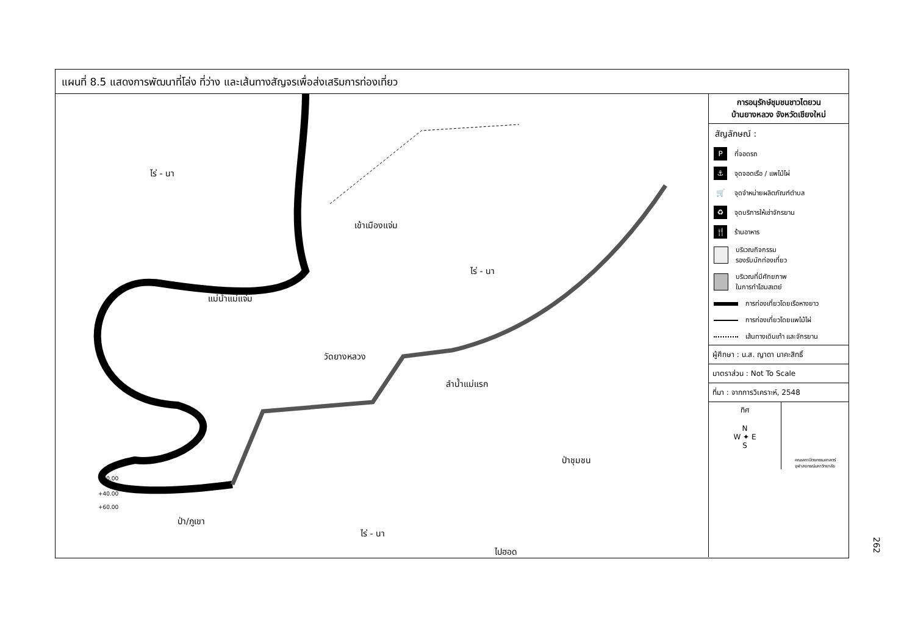แผนที่ 8.5 แสดงการพัฒนาที่โล่ง ที่ว่าง และเส้นทางสัญจรเพื่อส่งเสริมการท่องเที่ยว
ไร่ - นา
เข้าเมืองแจ่ม
ไร่ - นา
แม่น้ำแม่แจ่ม
วัดยางหลวง
ลำน้ำแม่แรก
ป่าชุมชน
ป่า/ภูเขา
ไร่ - นา
ไปฮอด
+20.00
+40.00
+60.00
การอนุรักษ์ชุมชนชาวไตยวน
บ้านยางหลวง จังหวัดเชียงใหม่
สัญลักษณ์ :
P
ที่จอดรถ
⚓
จุดจอดเรือ / แพไม้ไผ่
🛒
จุดจำหน่ายผลิตภัณฑ์ตำบล
♻
จุดบริการให้เช่าจักรยาน
🍴
ร้านอาหาร
บริเวณกิจกรรม
รองรับนักท่องเที่ยว
บริเวณที่มีศักยภาพ
ในการทำโฮมสเตย์
การท่องเที่ยวโดยเรือหางยาว
การท่องเที่ยวโดยแพไม้ไผ่
เส้นทางเดินเท้า และจักรยาน
ผู้ศึกษา : น.ส. ญาดา นาคะสิทธิ์
มาตราส่วน : Not To Scale
ที่มา : จากการวิเคราะห์, 2548
ทิศ
N
W ✦ E
S
คณะสถาปัตยกรรมศาสตร์
จุฬาลงกรณ์มหาวิทยาลัย
262